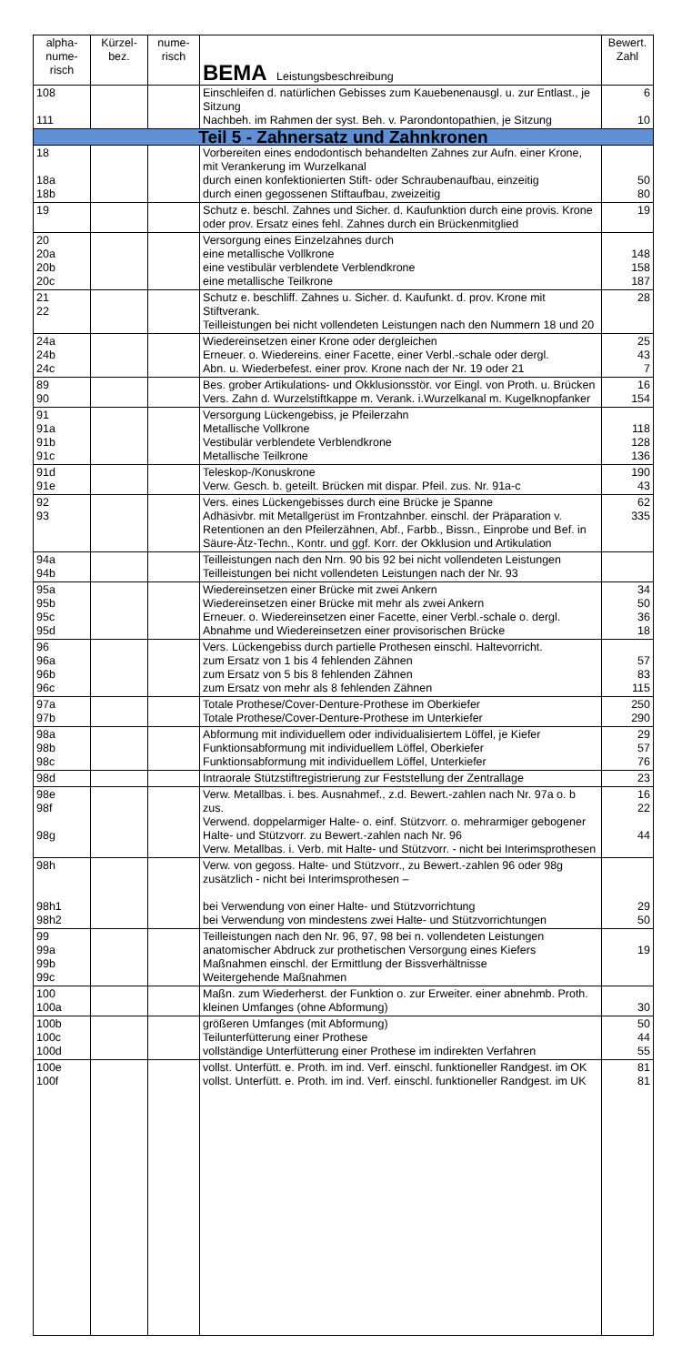| alpha- nume- risch | Kürzel- bez. | nume- risch | BEMA Leistungsbeschreibung | Bewert. Zahl |
| --- | --- | --- | --- | --- |
| 108 111 | | | Einschleifen d. natürlichen Gebisses zum Kauebenenausgl. u. zur Entlast., je Sitzung Nachbeh. im Rahmen der syst. Beh. v. Parondontopathien, je Sitzung | 6 10 |
| Teil 5 - Zahnersatz und Zahnkronen | | | | |
| 18 18a 18b | | | Vorbereiten eines endodontisch behandelten Zahnes zur Aufn. einer Krone, mit Verankerung im Wurzelkanal durch einen konfektionierten Stift- oder Schraubenaufbau, einzeitig durch einen gegossenen Stiftaufbau, zweizeitig | 50 80 |
| 19 | | | Schutz e. beschl. Zahnes und Sicher. d. Kaufunktion durch eine provis. Krone oder prov. Ersatz eines fehl. Zahnes durch ein Brückenmitglied | 19 |
| 20 20a 20b 20c | | | Versorgung eines Einzelzahnes durch eine metallische Vollkrone eine vestibulär verblendete Verblendkrone eine metallische Teilkrone | 148 158 187 |
| 21 22 | | | Schutz e. beschliff. Zahnes u. Sicher. d. Kaufunkt. d. prov. Krone mit Stiftverank. Teilleistungen bei nicht vollendeten Leistungen nach den Nummern 18 und 20 | 28 |
| 24a 24b 24c | | | Wiedereinsetzen einer Krone oder dergleichen Erneuer. o. Wiedereins. einer Facette, einer Verbl.-schale oder dergl. Abn. u. Wiederbefest. einer prov. Krone nach der Nr. 19 oder 21 | 25 43 7 |
| 89 90 | | | Bes. grober Artikulations- und Okklusionsstör. vor Eingl. von Proth. u. Brücken Vers. Zahn d. Wurzelstiftkappe m. Verank. i.Wurzelkanal m. Kugelknopfanker | 16 154 |
| 91 91a 91b 91c | | | Versorgung Lückengebiss, je Pfeilerzahn Metallische Vollkrone Vestibulär verblendete Verblendkrone Metallische Teilkrone | 118 128 136 |
| 91d 91e | | | Teleskop-/Konuskrone Verw. Gesch. b. geteilt. Brücken mit dispar. Pfeil. zus. Nr. 91a-c | 190 43 |
| 92 93 | | | Vers. eines Lückengebisses durch eine Brücke je Spanne Adhäsivbr. mit Metallgerüst im Frontzahnber. einschl. der Präparation v. Retentionen an den Pfeilerzähnen, Abf., Farbb., Bissn., Einprobe und Bef. in Säure-Ätz-Techn., Kontr. und ggf. Korr. der Okklusion und Artikulation | 62 335 |
| 94a 94b | | | Teilleistungen nach den Nrn. 90 bis 92 bei nicht vollendeten Leistungen Teilleistungen bei nicht vollendeten Leistungen nach der Nr. 93 | |
| 95a 95b 95c 95d | | | Wiedereinsetzen einer Brücke mit zwei Ankern Wiedereinsetzen einer Brücke mit mehr als zwei Ankern Erneuer. o. Wiedereinsetzen einer Facette, einer Verbl.-schale o. dergl. Abnahme und Wiedereinsetzen einer provisorischen Brücke | 34 50 36 18 |
| 96 96a 96b 96c | | | Vers. Lückengebiss durch partielle Prothesen einschl. Haltevorricht. zum Ersatz von 1 bis 4 fehlenden Zähnen zum Ersatz von 5 bis 8 fehlenden Zähnen zum Ersatz von mehr als 8 fehlenden Zähnen | 57 83 115 |
| 97a 97b | | | Totale Prothese/Cover-Denture-Prothese im Oberkiefer Totale Prothese/Cover-Denture-Prothese im Unterkiefer | 250 290 |
| 98a 98b 98c | | | Abformung mit individuellem oder individualisiertem Löffel, je Kiefer Funktionsabformung mit individuellem Löffel, Oberkiefer Funktionsabformung mit individuellem Löffel, Unterkiefer | 29 57 76 |
| 98d | | | Intraorale Stützstiftregistrierung zur Feststellung der Zentrallage | 23 |
| 98e 98f 98g | | | Verw. Metallbas. i. bes. Ausnahmef., z.d. Bewert.-zahlen nach Nr. 97a o. b zus. Verwend. doppelarmiger Halte- o. einf. Stützvorr. o. mehrarmiger gebogener Halte- und Stützvorr. zu Bewert.-zahlen nach Nr. 96 Verw. Metallbas. i. Verb. mit Halte- und Stützvorr. - nicht bei Interimsprothesen | 16 22 44 |
| 98h 98h1 98h2 | | | Verw. von gegoss. Halte- und Stützvorr., zu Bewert.-zahlen 96 oder 98g zusätzlich - nicht bei Interimsprothesen – bei Verwendung von einer Halte- und Stützvorrichtung bei Verwendung von mindestens zwei Halte- und Stützvorrichtungen | 29 50 |
| 99 99a 99b 99c | | | Teilleistungen nach den Nr. 96, 97, 98 bei n. vollendeten Leistungen anatomischer Abdruck zur prothetischen Versorgung eines Kiefers Maßnahmen einschl. der Ermittlung der Bissverhältnisse Weitergehende Maßnahmen | 19 |
| 100 100a | | | Maßn. zum Wiederherst. der Funktion o. zur Erweiter. einer abnehmb. Proth. kleinen Umfanges (ohne Abformung) | 30 |
| 100b 100c 100d | | | größeren Umfanges (mit Abformung) Teilunterfütterung einer Prothese vollständige Unterfütterung einer Prothese im indirekten Verfahren | 50 44 55 |
| 100e 100f | | | vollst. Unterfütt. e. Proth. im ind. Verf. einschl. funktioneller Randgest. im OK vollst. Unterfütt. e. Proth. im ind. Verf. einschl. funktioneller Randgest. im UK | 81 81 |